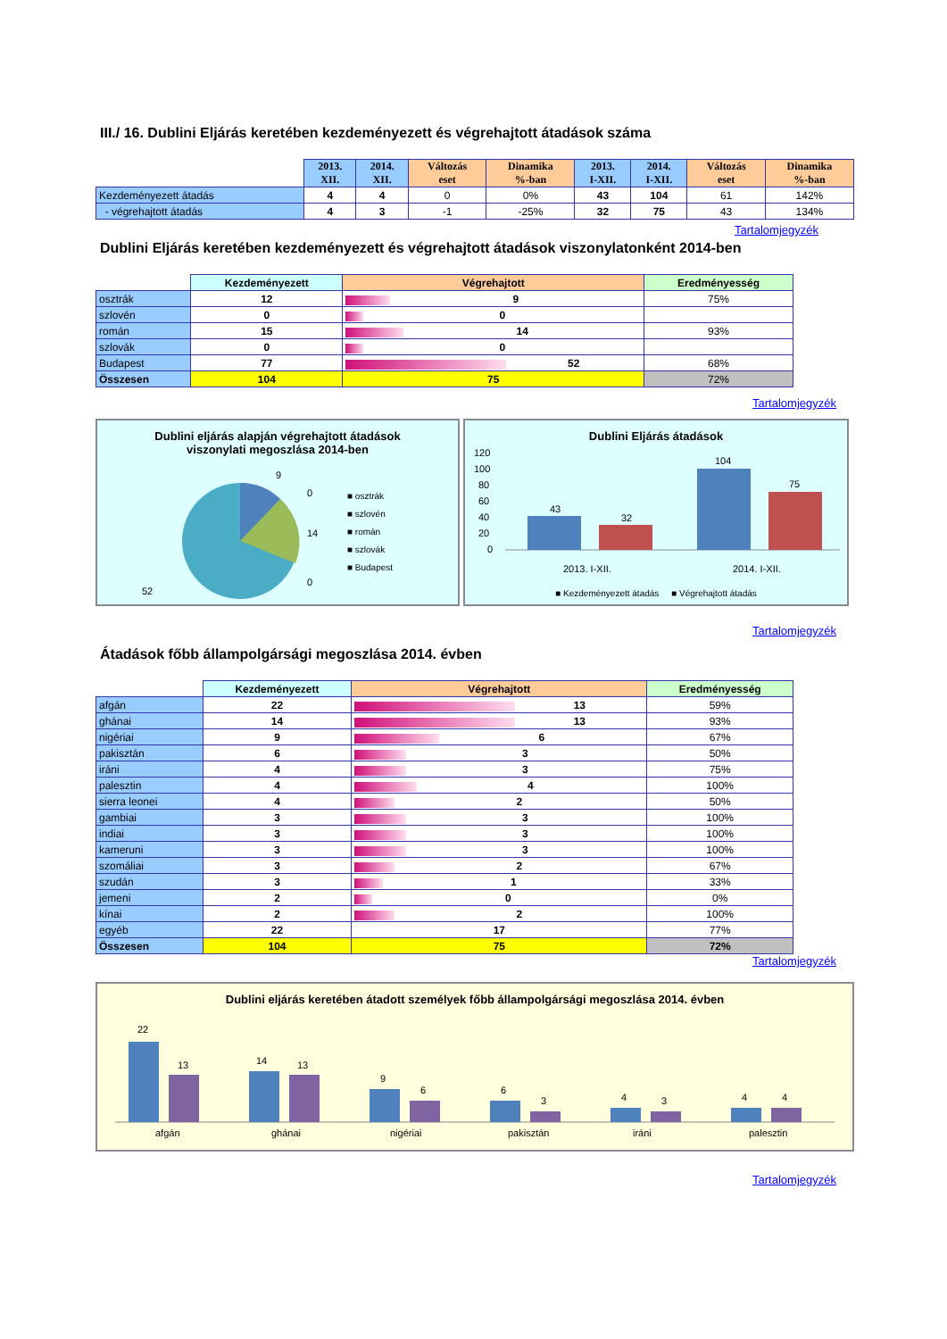III./ 16. Dublini Eljárás keretében kezdeményezett és végrehajtott átadások száma
| | 2013. XII. | 2014. XII. | Változás eset | Dinamika %-ban | 2013. I-XII. | 2014. I-XII. | Változás eset | Dinamika %-ban |
| --- | --- | --- | --- | --- | --- | --- | --- | --- |
| Kezdeményezett átadás | 4 | 4 | 0 | 0% | 43 | 104 | 61 | 142% |
| - végrehajtott átadás | 4 | 3 | -1 | -25% | 32 | 75 | 43 | 134% |
Tartalomjegyzék
Dublini Eljárás keretében kezdeményezett és végrehajtott átadások viszonylatonként 2014-ben
| | Kezdeményezett | Végrehajtott | Eredményesség |
| --- | --- | --- | --- |
| osztrák | 12 | 9 | 75% |
| szlovén | 0 | 0 | |
| román | 15 | 14 | 93% |
| szlovák | 0 | 0 | |
| Budapest | 77 | 52 | 68% |
| Összesen | 104 | 75 | 72% |
Tartalomjegyzék
Dublini eljárás alapján végrehajtott átadások
viszonylati megoszlása 2014-ben
9
0
14
0
52
■ osztrák
■ szlovén
■ román
■ szlovák
■ Budapest
Dublini Eljárás átadások
120
100
80
60
40
20
0
43
32
104
75
2013. I-XII.
2014. I-XII.
■ Kezdeményezett átadás ■ Végrehajtott átadás
Tartalomjegyzék
Átadások főbb állampolgársági megoszlása 2014. évben
| | Kezdeményezett | Végrehajtott | Eredményesség |
| --- | --- | --- | --- |
| afgán | 22 | 13 | 59% |
| ghánai | 14 | 13 | 93% |
| nigériai | 9 | 6 | 67% |
| pakisztán | 6 | 3 | 50% |
| iráni | 4 | 3 | 75% |
| palesztin | 4 | 4 | 100% |
| sierra leonei | 4 | 2 | 50% |
| gambiai | 3 | 3 | 100% |
| indiai | 3 | 3 | 100% |
| kameruni | 3 | 3 | 100% |
| szomáliai | 3 | 2 | 67% |
| szudán | 3 | 1 | 33% |
| jemeni | 2 | 0 | 0% |
| kínai | 2 | 2 | 100% |
| egyéb | 22 | 17 | 77% |
| Összesen | 104 | 75 | 72% |
Tartalomjegyzék
Dublini eljárás keretében átadott személyek főbb állampolgársági megoszlása 2014. évben
22
13
14
13
9
6
6
3
4
3
4
4
afgán
ghánai
nigériai
pakisztán
iráni
palesztin
Tartalomjegyzék